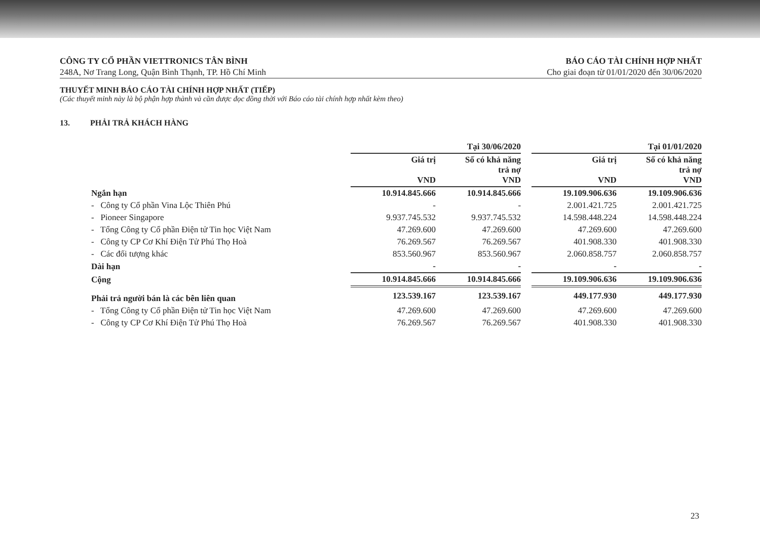CÔNG TY CỔ PHẦN VIETTRONICS TÂN BÌNH
248A, Nơ Trang Long, Quận Bình Thạnh, TP. Hồ Chí Minh
BÁO CÁO TÀI CHÍNH HỢP NHẤT
Cho giai đoạn từ 01/01/2020 đến 30/06/2020
THUYẾT MINH BÁO CÁO TÀI CHÍNH HỢP NHẤT (TIẾP)
(Các thuyết minh này là bộ phận hợp thành và cần được đọc đồng thời với Báo cáo tài chính hợp nhất kèm theo)
13. PHẢI TRẢ KHÁCH HÀNG
| | Tại 30/06/2020 | | | Tại 01/01/2020 | |
| --- | --- | --- | --- | --- | --- |
| | Giá trị VND | Số có khả năng trả nợ VND | | Giá trị VND | Số có khả năng trả nợ VND |
| Ngắn hạn | 10.914.845.666 | 10.914.845.666 | | 19.109.906.636 | 19.109.906.636 |
| - Công ty Cổ phần Vina Lộc Thiên Phú | - | - | | 2.001.421.725 | 2.001.421.725 |
| - Pioneer Singapore | 9.937.745.532 | 9.937.745.532 | | 14.598.448.224 | 14.598.448.224 |
| - Tổng Công ty Cổ phần Điện tử Tin học Việt Nam | 47.269.600 | 47.269.600 | | 47.269.600 | 47.269.600 |
| - Công ty CP Cơ Khí Điện Tử Phú Thọ Hoà | 76.269.567 | 76.269.567 | | 401.908.330 | 401.908.330 |
| - Các đối tượng khác | 853.560.967 | 853.560.967 | | 2.060.858.757 | 2.060.858.757 |
| Dài hạn | - | - | | - | - |
| Cộng | 10.914.845.666 | 10.914.845.666 | | 19.109.906.636 | 19.109.906.636 |
| Phải trả người bán là các bên liên quan | 123.539.167 | 123.539.167 | | 449.177.930 | 449.177.930 |
| - Tổng Công ty Cổ phần Điện tử Tin học Việt Nam | 47.269.600 | 47.269.600 | | 47.269.600 | 47.269.600 |
| - Công ty CP Cơ Khí Điện Tử Phú Thọ Hoà | 76.269.567 | 76.269.567 | | 401.908.330 | 401.908.330 |
23